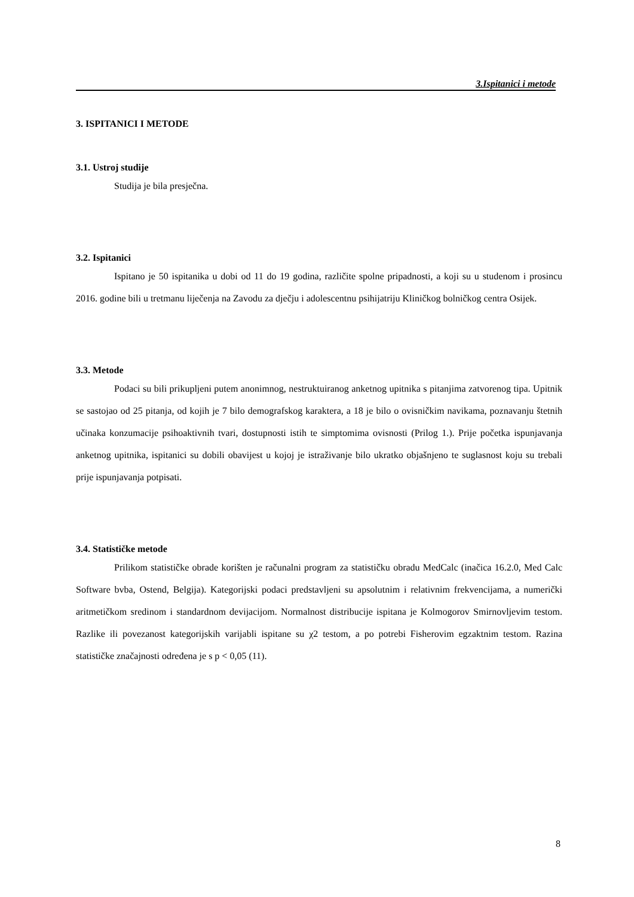3.Ispitanici i metode
3. ISPITANICI I METODE
3.1. Ustroj studije
Studija je bila presječna.
3.2. Ispitanici
Ispitano je 50 ispitanika u dobi od 11 do 19 godina, različite spolne pripadnosti, a koji su u studenom i prosincu 2016. godine bili u tretmanu liječenja na Zavodu za dječju i adolescentnu psihijatriju Kliničkog bolničkog centra Osijek.
3.3. Metode
Podaci su bili prikupljeni putem anonimnog, nestruktuiranog anketnog upitnika s pitanjima zatvorenog tipa. Upitnik se sastojao od 25 pitanja, od kojih je 7 bilo demografskog karaktera, a 18 je bilo o ovisničkim navikama, poznavanju štetnih učinaka konzumacije psihoaktivnih tvari, dostupnosti istih te simptomima ovisnosti (Prilog 1.). Prije početka ispunjavanja anketnog upitnika, ispitanici su dobili obavijest u kojoj je istraživanje bilo ukratko objašnjeno te suglasnost koju su trebali prije ispunjavanja potpisati.
3.4. Statističke metode
Prilikom statističke obrade korišten je računalni program za statističku obradu MedCalc (inačica 16.2.0, Med Calc Software bvba, Ostend, Belgija). Kategorijski podaci predstavljeni su apsolutnim i relativnim frekvencijama, a numerički aritmetičkom sredinom i standardnom devijacijom. Normalnost distribucije ispitana je Kolmogorov Smirnovljevim testom. Razlike ili povezanost kategorijskih varijabli ispitane su χ2 testom, a po potrebi Fisherovim egzaktnim testom. Razina statističke značajnosti određena je s p < 0,05 (11).
8